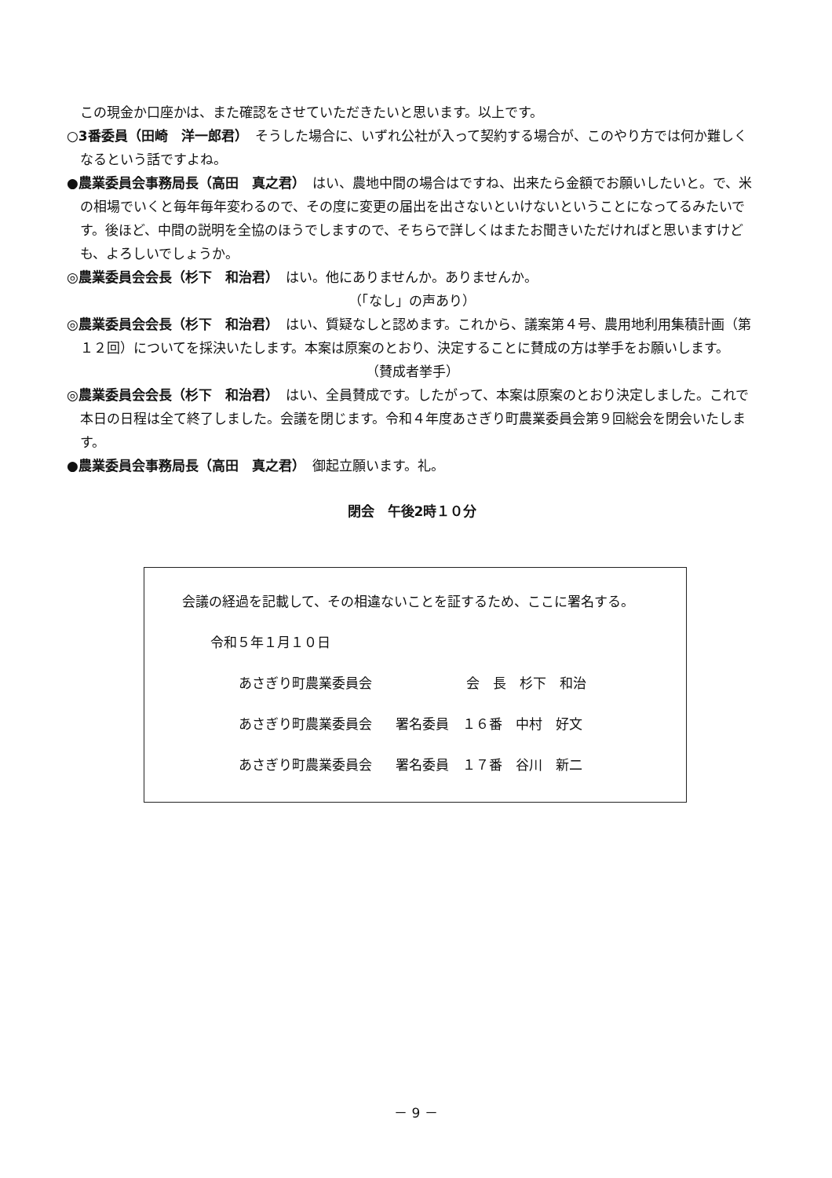この現金か口座かは、また確認をさせていただきたいと思います。以上です。
○3番委員（田崎　洋一郎君）　そうした場合に、いずれ公社が入って契約する場合が、このやり方では何か難しくなるという話ですよね。
●農業委員会事務局長（高田　真之君）　はい、農地中間の場合はですね、出来たら金額でお願いしたいと。で、米の相場でいくと毎年毎年変わるので、その度に変更の届出を出さないといけないということになってるみたいです。後ほど、中間の説明を全協のほうでしますので、そちらで詳しくはまたお聞きいただければと思いますけども、よろしいでしょうか。
◎農業委員会会長（杉下　和治君）　はい。他にありませんか。ありませんか。
（「なし」の声あり）
◎農業委員会会長（杉下　和治君）　はい、質疑なしと認めます。これから、議案第４号、農用地利用集積計画（第１２回）についてを採決いたします。本案は原案のとおり、決定することに賛成の方は挙手をお願いします。
（賛成者挙手）
◎農業委員会会長（杉下　和治君）　はい、全員賛成です。したがって、本案は原案のとおり決定しました。これで本日の日程は全て終了しました。会議を閉じます。令和４年度あさぎり町農業委員会第９回総会を閉会いたします。
●農業委員会事務局長（高田　真之君）　御起立願います。礼。
閉会　午後2時１０分
会議の経過を記載して、その相違ないことを証するため、ここに署名する。
令和５年１月１０日
あさぎり町農業委員会 会　長　杉下　和治
あさぎり町農業委員会 署名委員　１６番　中村　好文
あさぎり町農業委員会 署名委員　１７番　谷川　新二
－ 9 －